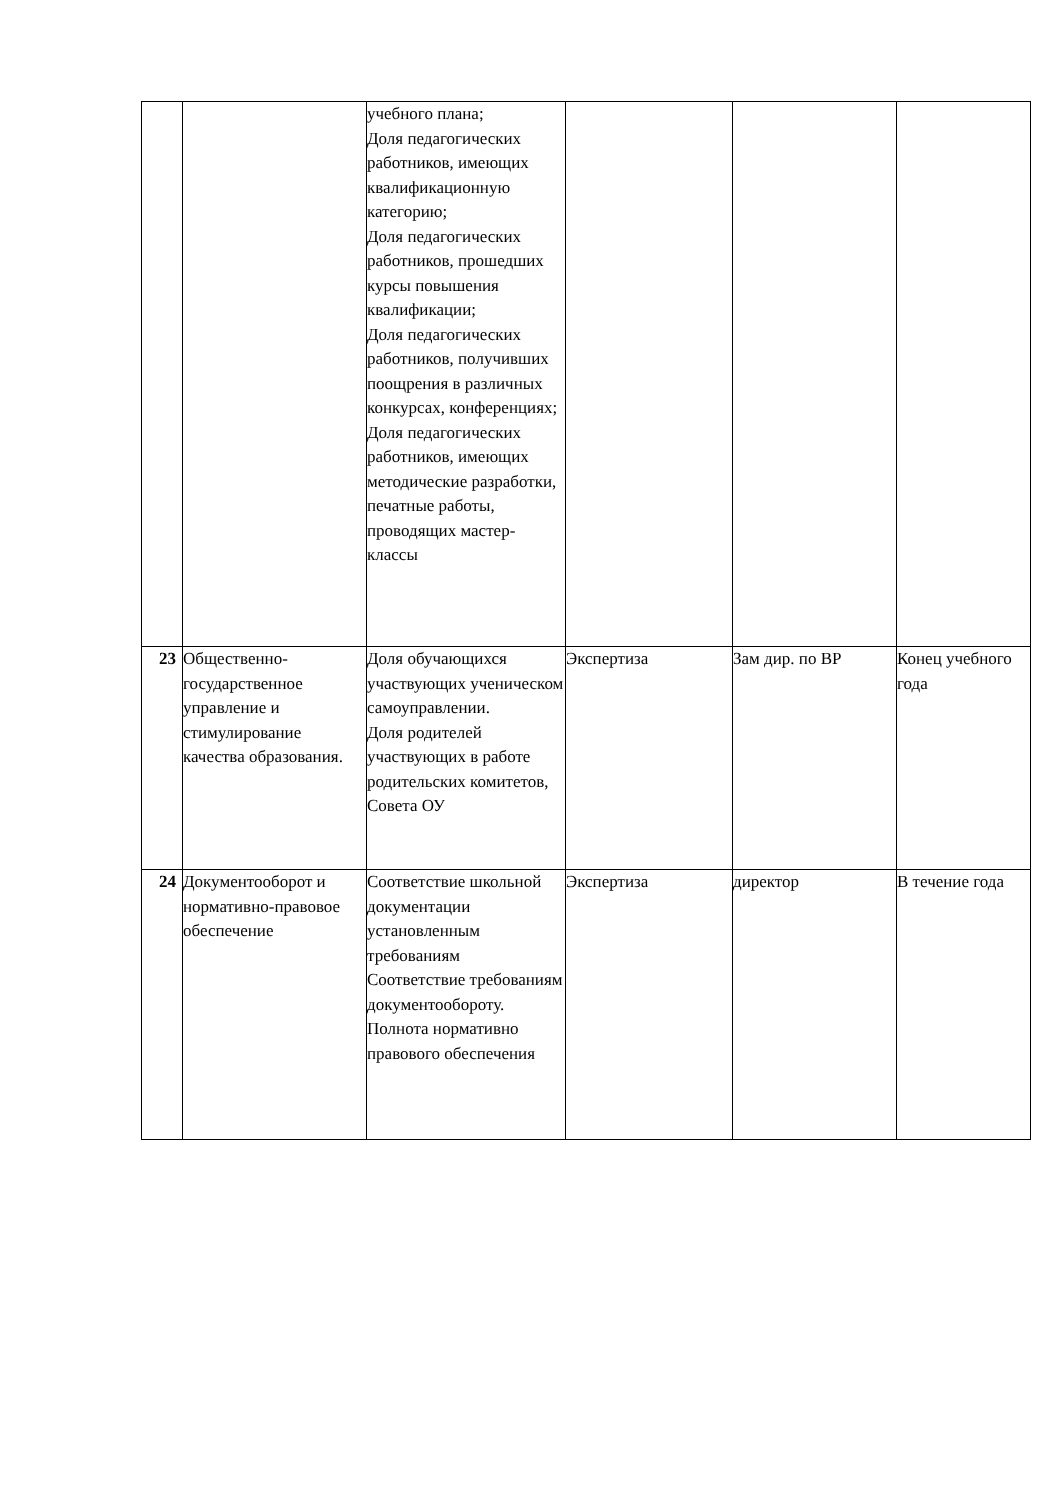| | | учебного плана; Доля педагогических работников, имеющих квалификационную категорию; Доля педагогических работников, прошедших курсы повышения квалификации; Доля педагогических работников, получивших поощрения в различных конкурсах, конференциях; Доля педагогических работников, имеющих методические разработки, печатные работы, проводящих мастер-классы | | | |
| 23 | Общественно-государственное управление и стимулирование качества образования. | Доля обучающихся участвующих ученическом самоуправлении. Доля родителей участвующих в работе родительских комитетов, Совета ОУ | Экспертиза | Зам дир. по ВР | Конец учебного года |
| 24 | Документооборот и нормативно-правовое обеспечение | Соответствие школьной документации установленным требованиям Соответствие требованиям документообороту. Полнота нормативно правового обеспечения | Экспертиза | директор | В течение года |